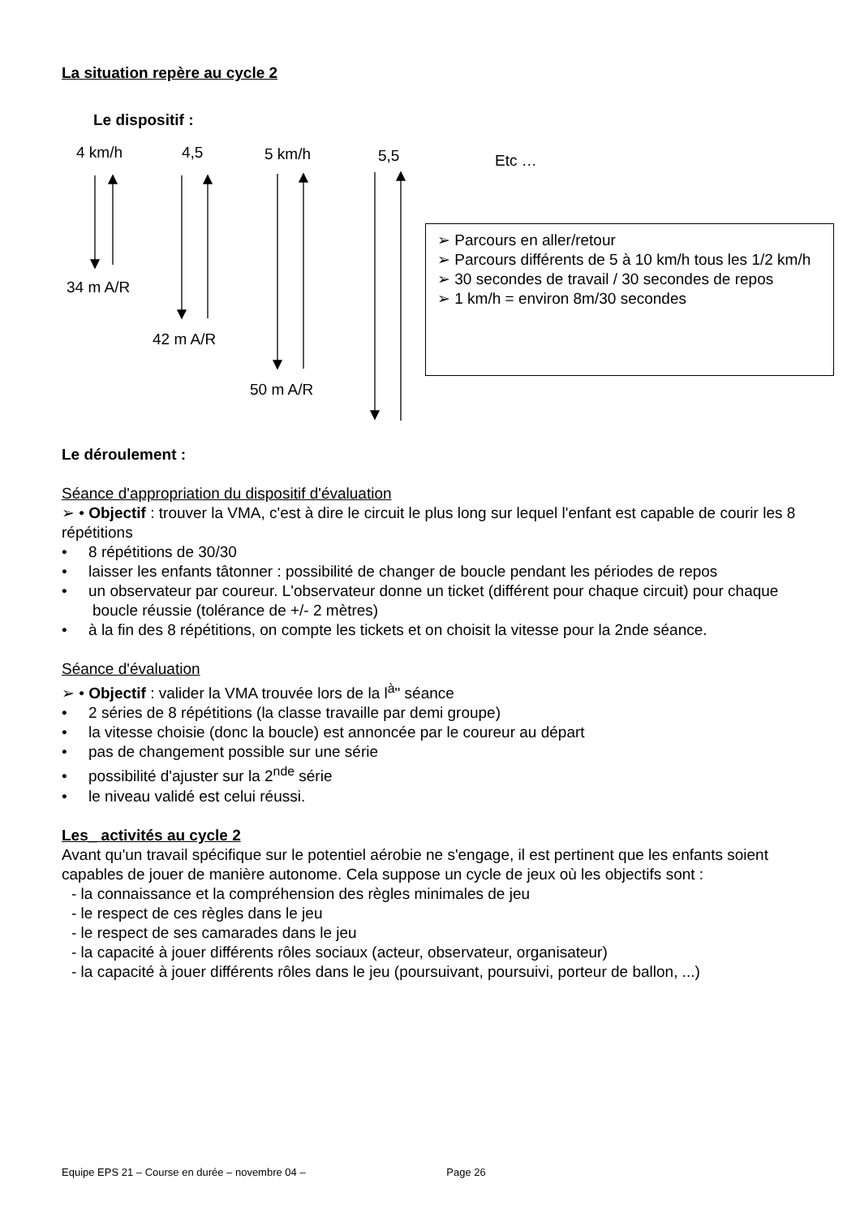La situation repère au cycle 2
Le dispositif :
4 km/h 4,5 5 km/h 5,5 Etc …
34 m A/R
42 m A/R
50 m A/R
➢ Parcours en aller/retour
➢ Parcours différents de 5 à 10 km/h tous les 1/2 km/h
➢ 30 secondes de travail / 30 secondes de repos
➢ 1 km/h = environ 8m/30 secondes
Le déroulement :
Séance d'appropriation du dispositif d'évaluation
➢ • Objectif : trouver la VMA, c'est à dire le circuit le plus long sur lequel l'enfant est capable de courir les 8 répétitions
• 8 répétitions de 30/30
• laisser les enfants tâtonner : possibilité de changer de boucle pendant les périodes de repos
• un observateur par coureur. L'observateur donne un ticket (différent pour chaque circuit) pour chaque boucle réussie (tolérance de +/- 2 mètres)
• à la fin des 8 répétitions, on compte les tickets et on choisit la vitesse pour la 2nde séance.
Séance d'évaluation
➢ • Objectif : valider la VMA trouvée lors de la l<sup>à</sup>" séance
• 2 séries de 8 répétitions (la classe travaille par demi groupe)
• la vitesse choisie (donc la boucle) est annoncée par le coureur au départ
• pas de changement possible sur une série
• possibilité d'ajuster sur la 2<sup>nde</sup> série
• le niveau validé est celui réussi.
Les_ activités au cycle 2
Avant qu'un travail spécifique sur le potentiel aérobie ne s'engage, il est pertinent que les enfants soient capables de jouer de manière autonome. Cela suppose un cycle de jeux où les objectifs sont :
- la connaissance et la compréhension des règles minimales de jeu
- le respect de ces règles dans le jeu
- le respect de ses camarades dans le jeu
- la capacité à jouer différents rôles sociaux (acteur, observateur, organisateur)
- la capacité à jouer différents rôles dans le jeu (poursuivant, poursuivi, porteur de ballon, ...)
Equipe EPS 21 – Course en durée – novembre 04 – Page 26